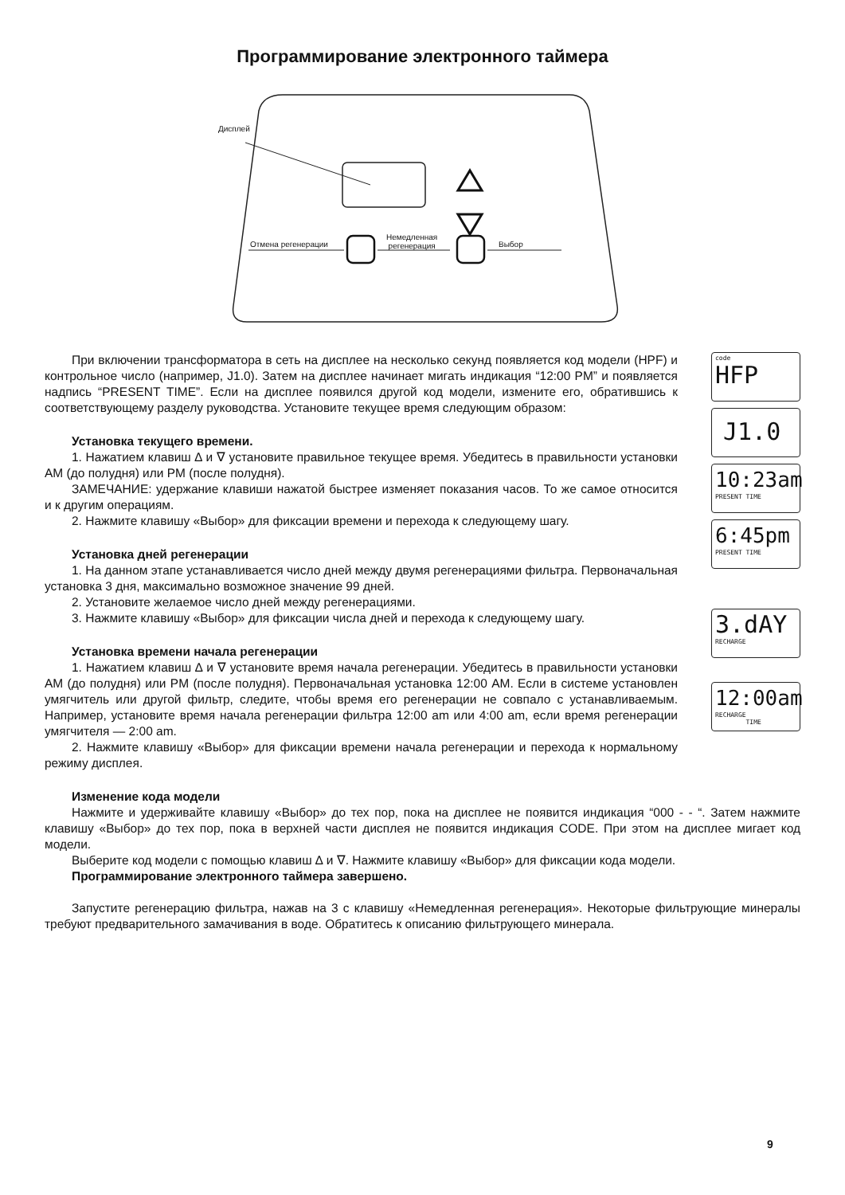Программирование электронного таймера
Дисплей
Отмена регенерации
Немедленная
регенерация
Выбор
При включении трансформатора в сеть на дисплее на несколько секунд появляется код модели (HPF) и контрольное число (например, J1.0). Затем на дисплее начинает мигать индикация “12:00 PM” и появляется надпись “PRESENT TIME”. Если на дисплее появился другой код модели, измените его, обратившись к соответствующему разделу руководства. Установите текущее время следующим образом:
Установка текущего времени.
1. Нажатием клавиш ∆ и ∇ установите правильное текущее время. Убедитесь в правильности установки AM (до полудня) или PM (после полудня).
ЗАМЕЧАНИЕ: удержание клавиши нажатой быстрее изменяет показания часов. То же самое относится и к другим операциям.
2. Нажмите клавишу «Выбор» для фиксации времени и перехода к следующему шагу.
Установка дней регенерации
1. На данном этапе устанавливается число дней между двумя регенерациями фильтра. Первоначальная установка 3 дня, максимально возможное значение 99 дней.
2. Установите желаемое число дней между регенерациями.
3. Нажмите клавишу «Выбор» для фиксации числа дней и перехода к следующему шагу.
Установка времени начала регенерации
1. Нажатием клавиш ∆ и ∇ установите время начала регенерации. Убедитесь в правильности установки AM (до полудня) или PM (после полудня). Первоначальная установка 12:00 AM. Если в системе установлен умягчитель или другой фильтр, следите, чтобы время его регенерации не совпало с устанавливаемым. Например, установите время начала регенерации фильтра 12:00 am или 4:00 am, если время регенерации умягчителя — 2:00 am.
2. Нажмите клавишу «Выбор» для фиксации времени начала регенерации и перехода к нормальному режиму дисплея.
code
HFP
J1.0
10:23am
PRESENT TIME
6:45pm
PRESENT TIME
3.dAY
RECHARGE
12:00am
RECHARGE
TIME
Изменение кода модели
Нажмите и удерживайте клавишу «Выбор» до тех пор, пока на дисплее не появится индикация “000 - - “. Затем нажмите клавишу «Выбор» до тех пор, пока в верхней части дисплея не появится индикация CODE. При этом на дисплее мигает код модели.
Выберите код модели с помощью клавиш ∆ и ∇. Нажмите клавишу «Выбор» для фиксации кода модели.
Программирование электронного таймера завершено.
Запустите регенерацию фильтра, нажав на 3 с клавишу «Немедленная регенерация». Некоторые фильтрующие минералы требуют предварительного замачивания в воде. Обратитесь к описанию фильтрующего минерала.
9